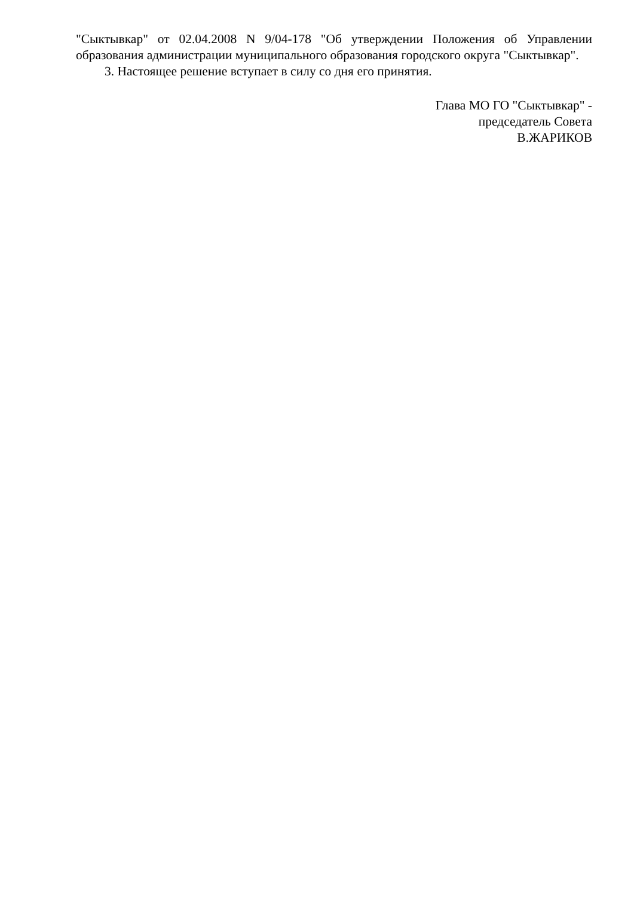"Сыктывкар" от 02.04.2008 N 9/04-178 "Об утверждении Положения об Управлении образования администрации муниципального образования городского округа "Сыктывкар".
3. Настоящее решение вступает в силу со дня его принятия.
Глава МО ГО "Сыктывкар" -
председатель Совета
В.ЖАРИКОВ